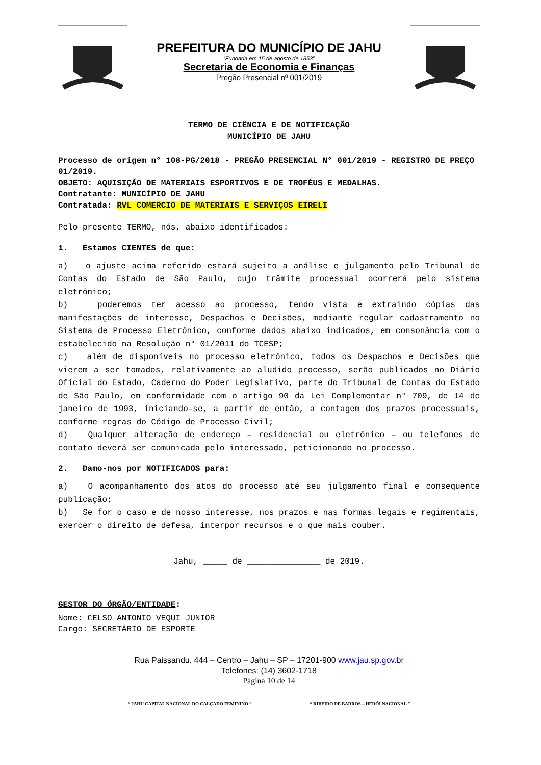PREFEITURA DO MUNICÍPIO DE JAHU
“Fundada em 15 de agosto de 1853”
Secretaria de Economia e Finanças
Pregão Presencial nº 001/2019
TERMO DE CIÊNCIA E DE NOTIFICAÇÃO
MUNICÍPIO DE JAHU
Processo de origem n° 108-PG/2018 - PREGÃO PRESENCIAL N° 001/2019 - REGISTRO DE PREÇO 01/2019.
OBJETO: AQUISIÇÃO DE MATERIAIS ESPORTIVOS E DE TROFÉUS E MEDALHAS.
Contratante: MUNICÍPIO DE JAHU
Contratada: RVL COMERCIO DE MATERIAIS E SERVIÇOS EIRELI
Pelo presente TERMO, nós, abaixo identificados:
1. Estamos CIENTES de que:
a) o ajuste acima referido estará sujeito a análise e julgamento pelo Tribunal de Contas do Estado de São Paulo, cujo trâmite processual ocorrerá pelo sistema eletrônico;
b) poderemos ter acesso ao processo, tendo vista e extraindo cópias das manifestações de interesse, Despachos e Decisões, mediante regular cadastramento no Sistema de Processo Eletrônico, conforme dados abaixo indicados, em consonância com o estabelecido na Resolução n° 01/2011 do TCESP;
c) além de disponíveis no processo eletrônico, todos os Despachos e Decisões que vierem a ser tomados, relativamente ao aludido processo, serão publicados no Diário Oficial do Estado, Caderno do Poder Legislativo, parte do Tribunal de Contas do Estado de São Paulo, em conformidade com o artigo 90 da Lei Complementar n° 709, de 14 de janeiro de 1993, iniciando-se, a partir de então, a contagem dos prazos processuais, conforme regras do Código de Processo Civil;
d) Qualquer alteração de endereço – residencial ou eletrônico – ou telefones de contato deverá ser comunicada pelo interessado, peticionando no processo.
2. Damo-nos por NOTIFICADOS para:
a) O acompanhamento dos atos do processo até seu julgamento final e consequente publicação;
b) Se for o caso e de nosso interesse, nos prazos e nas formas legais e regimentais, exercer o direito de defesa, interpor recursos e o que mais couber.
Jahu, _____ de _______________ de 2019.
GESTOR DO ÓRGÃO/ENTIDADE:
Nome: CELSO ANTONIO VEQUI JUNIOR
Cargo: SECRETÁRIO DE ESPORTE
Rua Paissandu, 444 – Centro – Jahu – SP – 17201-900 www.jau.sp.gov.br
Telefones: (14) 3602-1718
Página 10 de 14
“ JAHU CAPITAL NACIONAL DO CALÇADO FEMININO ” “ RIBEIRO DE BARROS – HERÓI NACIONAL ”